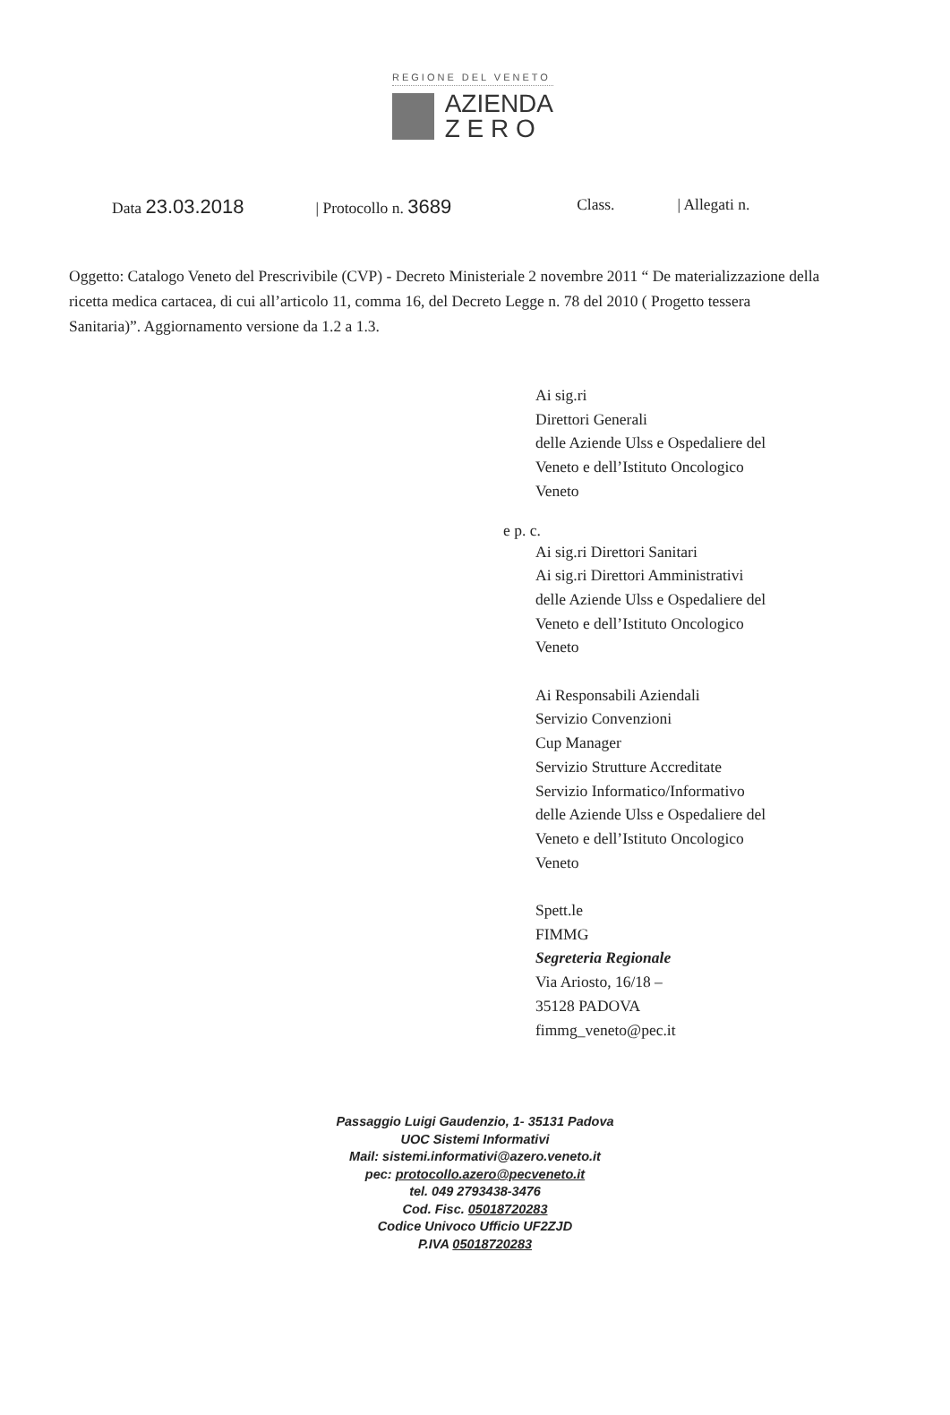REGIONE DEL VENETO
AZIENDA
Z E R O
Data 23.03.2018 | Protocollo n. 3689 Class. | Allegati n.
Oggetto: Catalogo Veneto del Prescrivibile (CVP) - Decreto Ministeriale 2 novembre 2011 “ De materializzazione della ricetta medica cartacea, di cui all’articolo 11, comma 16, del Decreto Legge n. 78 del 2010 ( Progetto tessera Sanitaria)”. Aggiornamento versione da 1.2 a 1.3.
Ai sig.ri
Direttori Generali
delle Aziende Ulss e Ospedaliere del
Veneto e dell’Istituto Oncologico
Veneto
e p. c.
Ai sig.ri Direttori Sanitari
Ai sig.ri Direttori Amministrativi
delle Aziende Ulss e Ospedaliere del
Veneto e dell’Istituto Oncologico
Veneto
Ai Responsabili Aziendali
Servizio Convenzioni
Cup Manager
Servizio Strutture Accreditate
Servizio Informatico/Informativo
delle Aziende Ulss e Ospedaliere del
Veneto e dell’Istituto Oncologico
Veneto
Spett.le
FIMMG
Segreteria Regionale
Via Ariosto, 16/18 –
35128 PADOVA
fimmg_veneto@pec.it
Passaggio Luigi Gaudenzio, 1- 35131 Padova
UOC Sistemi Informativi
Mail: sistemi.informativi@azero.veneto.it
pec: protocollo.azero@pecveneto.it
tel. 049 2793438-3476
Cod. Fisc. 05018720283
Codice Univoco Ufficio UF2ZJD
P.IVA 05018720283